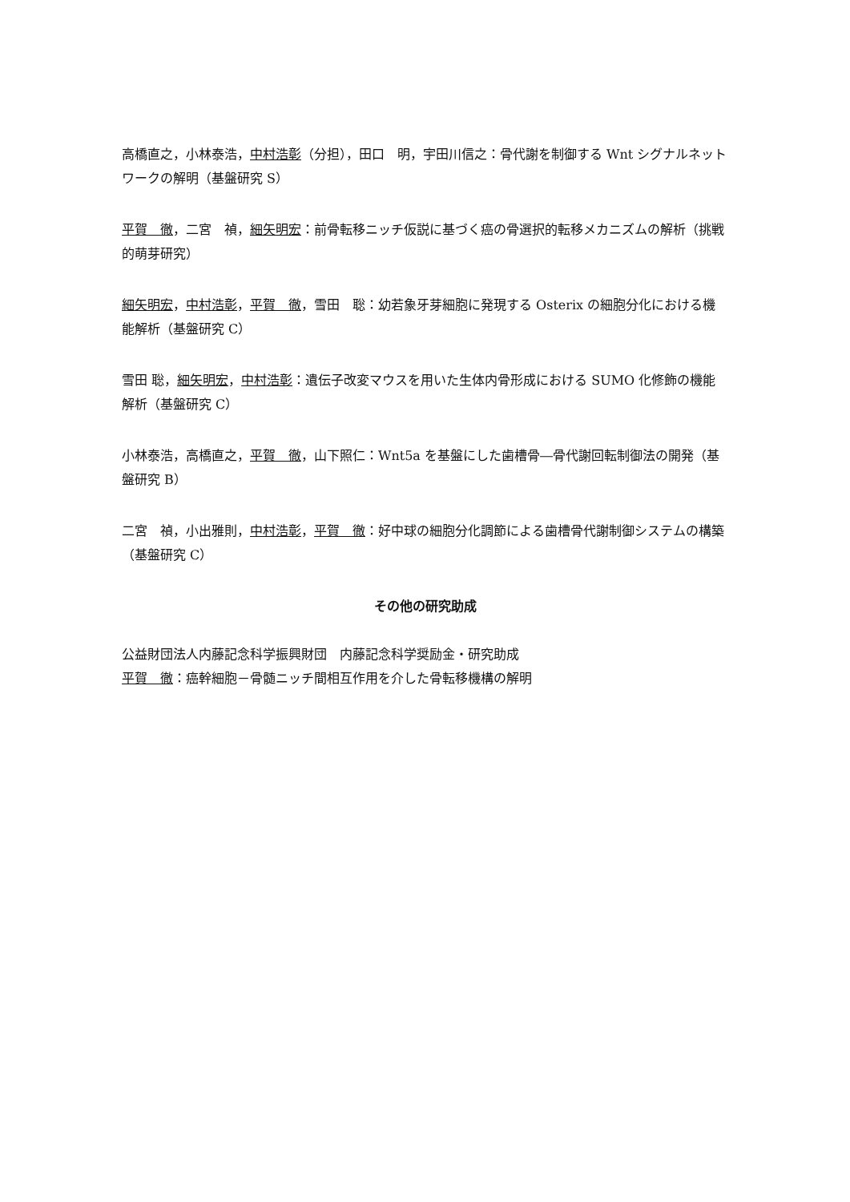高橋直之，小林泰浩，中村浩彰（分担），田口　明，宇田川信之：骨代謝を制御する Wnt シグナルネットワークの解明（基盤研究 S）
平賀　徹，二宮　禎，細矢明宏：前骨転移ニッチ仮説に基づく癌の骨選択的転移メカニズムの解析（挑戦的萌芽研究）
細矢明宏，中村浩彰，平賀　徹，雪田　聡：幼若象牙芽細胞に発現する Osterix の細胞分化における機能解析（基盤研究 C）
雪田 聡，細矢明宏，中村浩彰：遺伝子改変マウスを用いた生体内骨形成における SUMO 化修飾の機能解析（基盤研究 C）
小林泰浩，高橋直之，平賀　徹，山下照仁：Wnt5a を基盤にした歯槽骨―骨代謝回転制御法の開発（基盤研究 B）
二宮　禎，小出雅則，中村浩彰，平賀　徹：好中球の細胞分化調節による歯槽骨代謝制御システムの構築（基盤研究 C）
その他の研究助成
公益財団法人内藤記念科学振興財団　内藤記念科学奨励金・研究助成
平賀　徹：癌幹細胞－骨髄ニッチ間相互作用を介した骨転移機構の解明